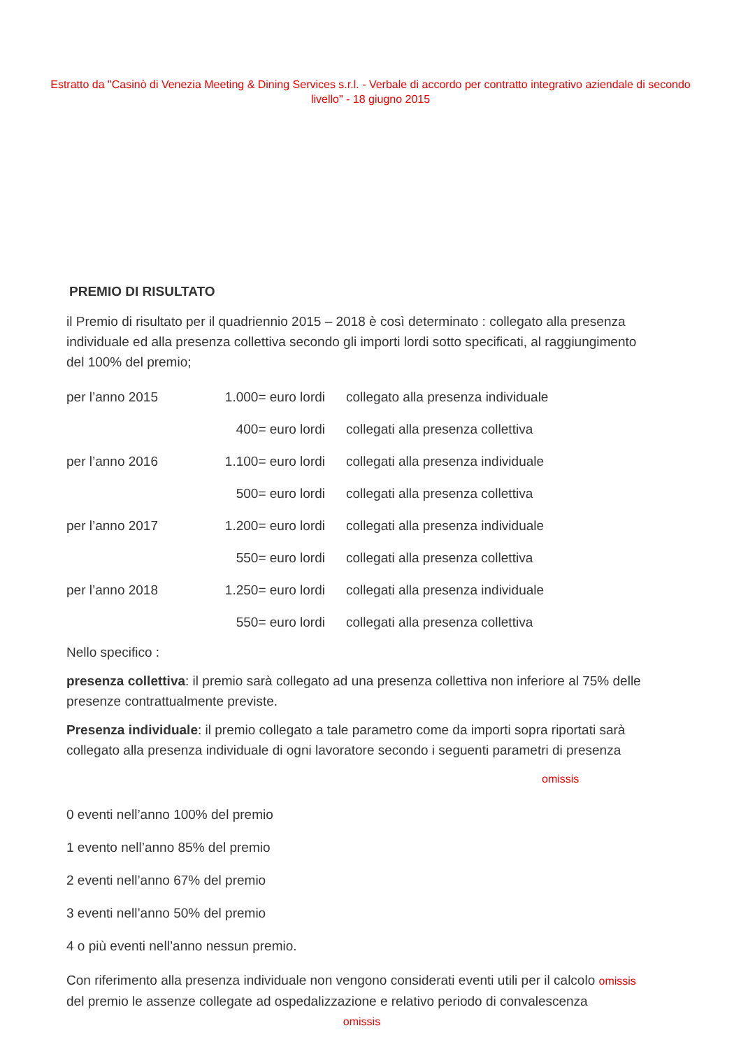Estratto da "Casinò di Venezia Meeting & Dining Services s.r.l. - Verbale di accordo per contratto integrativo aziendale di secondo livello" - 18 giugno 2015
PREMIO DI RISULTATO
il Premio di risultato per il quadriennio 2015 – 2018 è così determinato : collegato alla presenza individuale ed alla presenza collettiva secondo gli importi lordi sotto specificati, al raggiungimento del 100% del premio;
| per l’anno 2015 | 1.000= euro lordi | collegato alla presenza individuale |
| | 400= euro lordi | collegati alla presenza collettiva |
| per l’anno 2016 | 1.100= euro lordi | collegati alla presenza individuale |
| | 500= euro lordi | collegati alla presenza collettiva |
| per l’anno 2017 | 1.200= euro lordi | collegati alla presenza individuale |
| | 550= euro lordi | collegati alla presenza collettiva |
| per l’anno 2018 | 1.250= euro lordi | collegati alla presenza individuale |
| | 550= euro lordi | collegati alla presenza collettiva |
Nello specifico :
presenza collettiva: il premio sarà collegato ad una presenza collettiva non inferiore al 75% delle presenze contrattualmente previste.
Presenza individuale: il premio collegato a tale parametro come da importi sopra riportati sarà collegato alla presenza individuale di ogni lavoratore secondo i seguenti parametri di presenza
omissis
0 eventi nell’anno 100% del premio
1 evento nell’anno 85% del premio
2 eventi nell’anno 67% del premio
3 eventi nell’anno 50% del premio
4 o più eventi nell’anno nessun premio.
Con riferimento alla presenza individuale non vengono considerati eventi utili per il calcolo omissis del premio le assenze collegate ad ospedalizzazione e relativo periodo di convalescenza
omissis